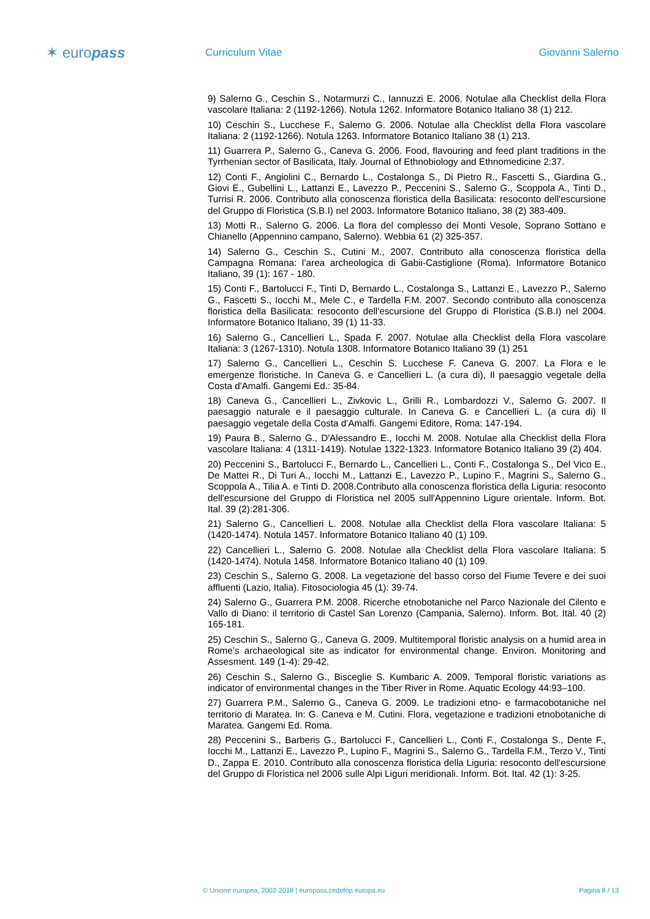✶ europass
Curriculum Vitae Giovanni Salerno
9) Salerno G., Ceschin S., Notarmurzi C., Iannuzzi E. 2006. Notulae alla Checklist della Flora vascolare Italiana: 2 (1192-1266). Notula 1262. Informatore Botanico Italiano 38 (1) 212.
10) Ceschin S., Lucchese F., Salerno G. 2006. Notulae alla Checklist della Flora vascolare Italiana: 2 (1192-1266). Notula 1263. Informatore Botanico Italiano 38 (1) 213.
11) Guarrera P., Salerno G., Caneva G. 2006. Food, flavouring and feed plant traditions in the Tyrrhenian sector of Basilicata, Italy. Journal of Ethnobiology and Ethnomedicine 2:37.
12) Conti F., Angiolini C., Bernardo L., Costalonga S., Di Pietro R., Fascetti S., Giardina G., Giovi E., Gubellini L., Lattanzi E., Lavezzo P., Peccenini S., Salerno G., Scoppola A., Tinti D., Turrisi R. 2006. Contributo alla conoscenza floristica della Basilicata: resoconto dell'escursione del Gruppo di Floristica (S.B.I) nel 2003. Informatore Botanico Italiano, 38 (2) 383-409.
13) Motti R., Salerno G. 2006. La flora del complesso dei Monti Vesole, Soprano Sottano e Chianello (Appennino campano, Salerno). Webbia 61 (2) 325-357.
14) Salerno G., Ceschin S., Cutini M., 2007. Contributo alla conoscenza floristica della Campagna Romana: l’area archeologica di Gabii-Castiglione (Roma). Informatore Botanico Italiano, 39 (1): 167 - 180.
15) Conti F., Bartolucci F., Tinti D, Bernardo L., Costalonga S., Lattanzi E., Lavezzo P., Salerno G., Fascetti S., Iocchi M., Mele C., e Tardella F.M. 2007. Secondo contributo alla conoscenza floristica della Basilicata: resoconto dell'escursione del Gruppo di Floristica (S.B.I) nel 2004. Informatore Botanico Italiano, 39 (1) 11-33.
16) Salerno G., Cancellieri L., Spada F. 2007. Notulae alla Checklist della Flora vascolare Italiana: 3 (1267-1310). Notula 1308. Informatore Botanico Italiano 39 (1) 251
17) Salerno G., Cancellieri L., Ceschin S. Lucchese F. Caneva G. 2007. La Flora e le emergenze floristiche. In Caneva G. e Cancellieri L. (a cura di), Il paesaggio vegetale della Costa d'Amalfi. Gangemi Ed.: 35-84.
18) Caneva G., Cancellieri L., Zivkovic L., Grilli R., Lombardozzi V., Salerno G. 2007. Il paesaggio naturale e il paesaggio culturale. In Caneva G. e Cancellieri L. (a cura di) Il paesaggio vegetale della Costa d'Amalfi. Gangemi Editore, Roma: 147-194.
19) Paura B., Salerno G., D'Alessandro E., Iocchi M. 2008. Notulae alla Checklist della Flora vascolare Italiana: 4 (1311-1419). Notulae 1322-1323. Informatore Botanico Italiano 39 (2) 404.
20) Peccenini S., Bartolucci F., Bernardo L., Cancellieri L., Conti F., Costalonga S., Del Vico E., De Mattei R., Di Turi A., Iocchi M., Lattanzi E., Lavezzo P., Lupino F., Magrini S., Salerno G., Scoppola A., Tilia A. e Tinti D. 2008.Contributo alla conoscenza floristica della Liguria: resoconto dell'escursione del Gruppo di Floristica nel 2005 sull'Appennino Ligure orientale. Inform. Bot. Ital. 39 (2):281-306.
21) Salerno G., Cancellieri L. 2008. Notulae alla Checklist della Flora vascolare Italiana: 5 (1420-1474). Notula 1457. Informatore Botanico Italiano 40 (1) 109.
22) Cancellieri L., Salerno G. 2008. Notulae alla Checklist della Flora vascolare Italiana: 5 (1420-1474). Notula 1458. Informatore Botanico Italiano 40 (1) 109.
23) Ceschin S., Salerno G. 2008. La vegetazione del basso corso del Fiume Tevere e dei suoi affluenti (Lazio, Italia). Fitosociologia 45 (1): 39-74.
24) Salerno G., Guarrera P.M. 2008. Ricerche etnobotaniche nel Parco Nazionale del Cilento e Vallo di Diano: il territorio di Castel San Lorenzo (Campania, Salerno). Inform. Bot. Ital. 40 (2) 165-181.
25) Ceschin S., Salerno G., Caneva G. 2009. Multitemporal floristic analysis on a humid area in Rome’s archaeological site as indicator for environmental change. Environ. Monitoring and Assesment. 149 (1-4): 29-42.
26) Ceschin S., Salerno G., Bisceglie S. Kumbaric A. 2009. Temporal floristic variations as indicator of environmental changes in the Tiber River in Rome. Aquatic Ecology 44:93–100.
27) Guarrera P.M., Salerno G., Caneva G. 2009. Le tradizioni etno- e farmacobotaniche nel territorio di Maratea. In: G. Caneva e M. Cutini. Flora, vegetazione e tradizioni etnobotaniche di Maratea. Gangemi Ed. Roma.
28) Peccenini S., Barberis G., Bartolucci F., Cancellieri L., Conti F., Costalonga S., Dente F., Iocchi M., Lattanzi E., Lavezzo P., Lupino F., Magrini S., Salerno G., Tardella F.M., Terzo V., Tinti D., Zappa E. 2010. Contributo alla conoscenza floristica della Liguria: resoconto dell'escursione del Gruppo di Floristica nel 2006 sulle Alpi Liguri meridionali. Inform. Bot. Ital. 42 (1): 3-25.
© Unione europea, 2002-2018 | europass.cedefop.europa.eu Pagina 8 / 13